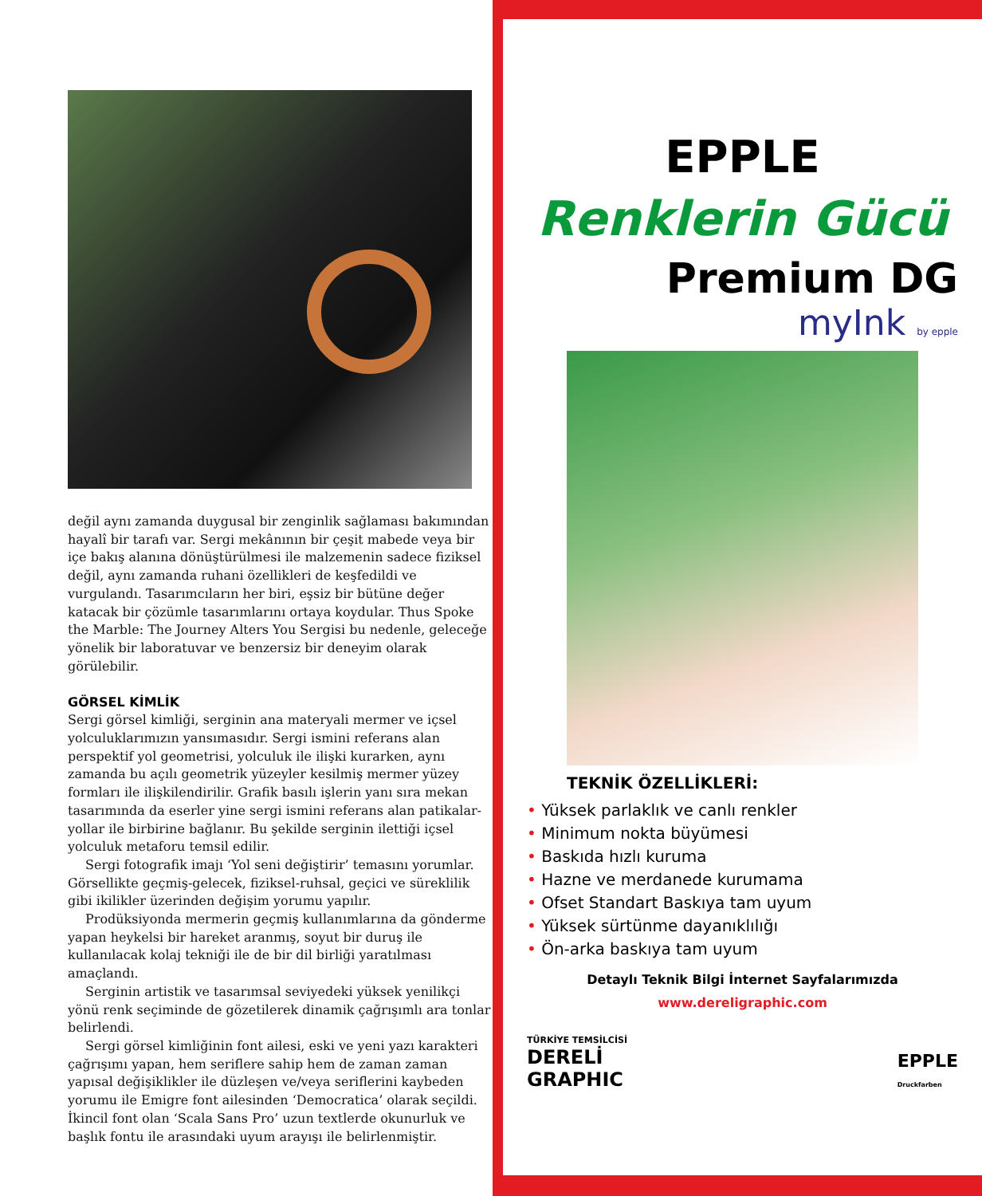değil aynı zamanda duygusal bir zenginlik sağlaması bakımından hayalî bir tarafı var. Sergi mekânının bir çeşit mabede veya bir içe bakış alanına dönüştürülmesi ile malzemenin sadece fiziksel değil, aynı zamanda ruhani özellikleri de keşfedildi ve vurgulandı. Tasarımcıların her biri, eşsiz bir bütüne değer katacak bir çözümle tasarımlarını ortaya koydular. Thus Spoke the Marble: The Journey Alters You Sergisi bu nedenle, geleceğe yönelik bir laboratuvar ve benzersiz bir deneyim olarak görülebilir.
GÖRSEL KİMLİK
Sergi görsel kimliği, serginin ana materyali mermer ve içsel yolculuklarımızın yansımasıdır. Sergi ismini referans alan perspektif yol geometrisi, yolculuk ile ilişki kurarken, aynı zamanda bu açılı geometrik yüzeyler kesilmiş mermer yüzey formları ile ilişkilendirilir. Grafik basılı işlerin yanı sıra mekan tasarımında da eserler yine sergi ismini referans alan patikalar-yollar ile birbirine bağlanır. Bu şekilde serginin ilettiği içsel yolculuk metaforu temsil edilir.
Sergi fotografik imajı ‘Yol seni değiştirir’ temasını yorumlar. Görsellikte geçmiş-gelecek, fiziksel-ruhsal, geçici ve süreklilik gibi ikilikler üzerinden değişim yorumu yapılır.
Prodüksiyonda mermerin geçmiş kullanımlarına da gönderme yapan heykelsi bir hareket aranmış, soyut bir duruş ile kullanılacak kolaj tekniği ile de bir dil birliği yaratılması amaçlandı.
Serginin artistik ve tasarımsal seviyedeki yüksek yenilikçi yönü renk seçiminde de gözetilerek dinamik çağrışımlı ara tonlar belirlendi.
Sergi görsel kimliğinin font ailesi, eski ve yeni yazı karakteri çağrışımı yapan, hem seriflere sahip hem de zaman zaman yapısal değişiklikler ile düzleşen ve/veya seriflerini kaybeden yorumu ile Emigre font ailesinden ‘Democratica’ olarak seçildi. İkincil font olan ‘Scala Sans Pro’ uzun textlerde okunurluk ve başlık fontu ile arasındaki uyum arayışı ile belirlenmiştir.
EPPLE
Renklerin Gücü
Premium DG
myInk by epple
TEKNİK ÖZELLİKLERİ:
• Yüksek parlaklık ve canlı renkler
• Minimum nokta büyümesi
• Baskıda hızlı kuruma
• Hazne ve merdanede kurumama
• Ofset Standart Baskıya tam uyum
• Yüksek sürtünme dayanıklılığı
• Ön-arka baskıya tam uyum
Detaylı Teknik Bilgi İnternet Sayfalarımızda
www.dereligraphic.com
TÜRKİYE TEMSİLCİSİ
DERELİ
GRAPHIC
EPPLE
Druckfarben